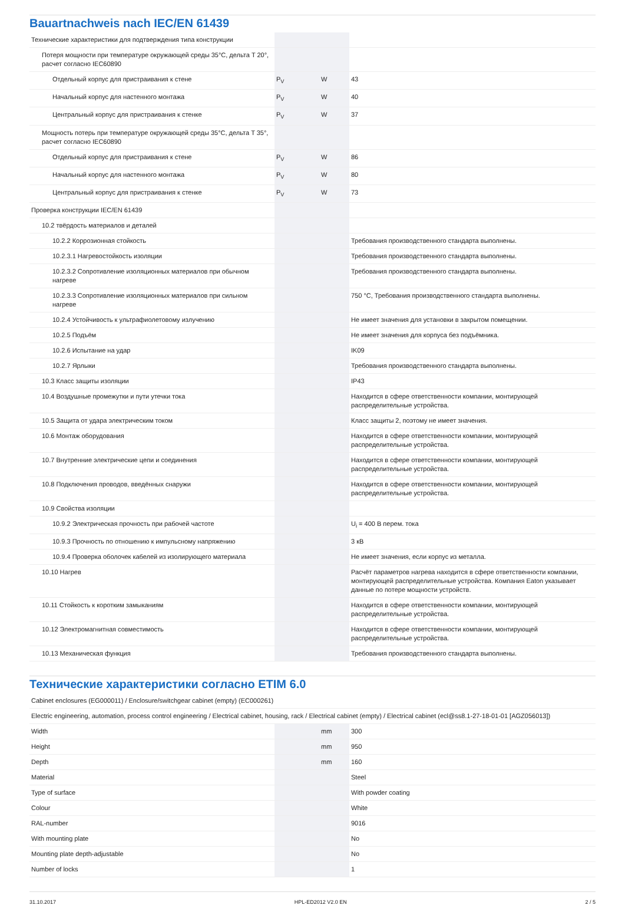Bauartnachweis nach IEC/EN 61439
| Технические характеристики для подтверждения типа конструкции | | | |
| Потеря мощности при температуре окружающей среды 35°C, дельта T 20°, расчет согласно IEC60890 | | | |
| Отдельный корпус для пристраивания к стене | P<sub>V</sub> | W | 43 |
| Начальный корпус для настенного монтажа | P<sub>V</sub> | W | 40 |
| Центральный корпус для пристраивания к стенке | P<sub>V</sub> | W | 37 |
| Мощность потерь при температуре окружающей среды 35°C, дельта T 35°, расчет согласно IEC60890 | | | |
| Отдельный корпус для пристраивания к стене | P<sub>V</sub> | W | 86 |
| Начальный корпус для настенного монтажа | P<sub>V</sub> | W | 80 |
| Центральный корпус для пристраивания к стенке | P<sub>V</sub> | W | 73 |
| Проверка конструкции IEC/EN 61439 | | | |
| 10.2 твёрдость материалов и деталей | | | |
| 10.2.2 Коррозионная стойкость | | | Требования производственного стандарта выполнены. |
| 10.2.3.1 Нагревостойкость изоляции | | | Требования производственного стандарта выполнены. |
| 10.2.3.2 Сопротивление изоляционных материалов при обычном нагреве | | | Требования производственного стандарта выполнены. |
| 10.2.3.3 Сопротивление изоляционных материалов при сильном нагреве | | | 750 °C, Требования производственного стандарта выполнены. |
| 10.2.4 Устойчивость к ультрафиолетовому излучению | | | Не имеет значения для установки в закрытом помещении. |
| 10.2.5 Подъём | | | Не имеет значения для корпуса без подъёмника. |
| 10.2.6 Испытание на удар | | | IK09 |
| 10.2.7 Ярлыки | | | Требования производственного стандарта выполнены. |
| 10.3 Класс защиты изоляции | | | IP43 |
| 10.4 Воздушные промежутки и пути утечки тока | | | Находится в сфере ответственности компании, монтирующей распределительные устройства. |
| 10.5 Защита от удара электрическим током | | | Класс защиты 2, поэтому не имеет значения. |
| 10.6 Монтаж оборудования | | | Находится в сфере ответственности компании, монтирующей распределительные устройства. |
| 10.7 Внутренние электрические цепи и соединения | | | Находится в сфере ответственности компании, монтирующей распределительные устройства. |
| 10.8 Подключения проводов, введённых снаружи | | | Находится в сфере ответственности компании, монтирующей распределительные устройства. |
| 10.9 Свойства изоляции | | | |
| 10.9.2 Электрическая прочность при рабочей частоте | | | U<sub>i</sub> = 400 В перем. тока |
| 10.9.3 Прочность по отношению к импульсному напряжению | | | 3 кВ |
| 10.9.4 Проверка оболочек кабелей из изолирующего материала | | | Не имеет значения, если корпус из металла. |
| 10.10 Нагрев | | | Расчёт параметров нагрева находится в сфере ответственности компании, монтирующей распределительные устройства. Компания Eaton указывает данные по потере мощности устройств. |
| 10.11 Стойкость к коротким замыканиям | | | Находится в сфере ответственности компании, монтирующей распределительные устройства. |
| 10.12 Электромагнитная совместимость | | | Находится в сфере ответственности компании, монтирующей распределительные устройства. |
| 10.13 Механическая функция | | | Требования производственного стандарта выполнены. |
Технические характеристики согласно ETIM 6.0
| Cabinet enclosures (EG000011) / Enclosure/switchgear cabinet (empty) (EC000261) | | | |
| Electric engineering, automation, process control engineering / Electrical cabinet, housing, rack / Electrical cabinet (empty) / Electrical cabinet (ecl@ss8.1-27-18-01-01 [AGZ056013]) | | | |
| Width | | mm | 300 |
| Height | | mm | 950 |
| Depth | | mm | 160 |
| Material | | | Steel |
| Type of surface | | | With powder coating |
| Colour | | | White |
| RAL-number | | | 9016 |
| With mounting plate | | | No |
| Mounting plate depth-adjustable | | | No |
| Number of locks | | | 1 |
31.10.2017 HPL-ED2012 V2.0 EN 2 / 5